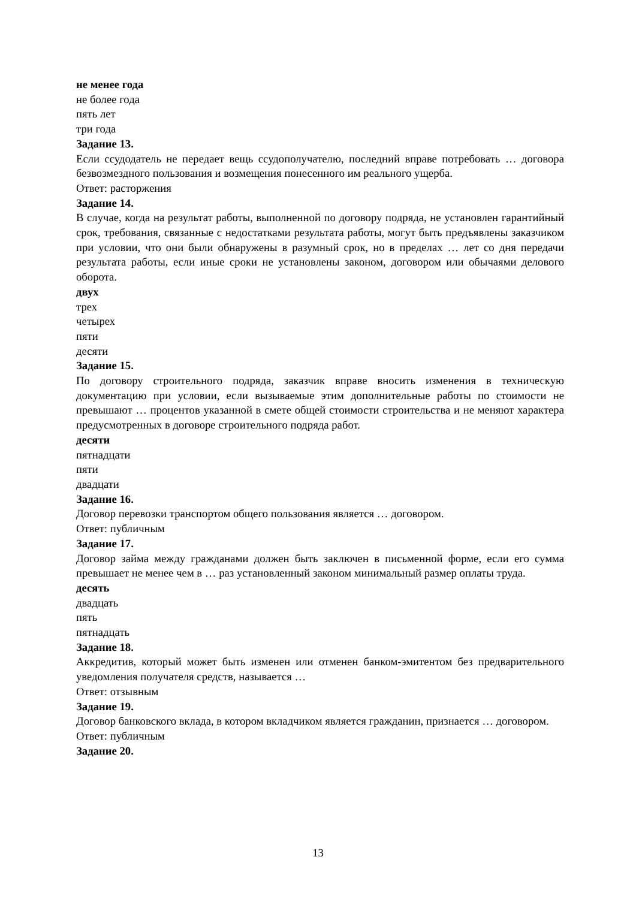не менее года
не более года
пять лет
три года
Задание 13.
Если ссудодатель не передает вещь ссудополучателю, последний вправе потребовать … договора безвозмездного пользования и возмещения понесенного им реального ущерба.
Ответ: расторжения
Задание 14.
В случае, когда на результат работы, выполненной по договору подряда, не установлен гарантийный срок, требования, связанные с недостатками результата работы, могут быть предъявлены заказчиком при условии, что они были обнаружены в разумный срок, но в пределах … лет со дня передачи результата работы, если иные сроки не установлены законом, договором или обычаями делового оборота.
двух
трех
четырех
пяти
десяти
Задание 15.
По договору строительного подряда, заказчик вправе вносить изменения в техническую документацию при условии, если вызываемые этим дополнительные работы по стоимости не превышают … процентов указанной в смете общей стоимости строительства и не меняют характера предусмотренных в договоре строительного подряда работ.
десяти
пятнадцати
пяти
двадцати
Задание 16.
Договор перевозки транспортом общего пользования является … договором.
Ответ: публичным
Задание 17.
Договор займа между гражданами должен быть заключен в письменной форме, если его сумма превышает не менее чем в … раз установленный законом минимальный размер оплаты труда.
десять
двадцать
пять
пятнадцать
Задание 18.
Аккредитив, который может быть изменен или отменен банком-эмитентом без предварительного уведомления получателя средств, называется …
Ответ: отзывным
Задание 19.
Договор банковского вклада, в котором вкладчиком является гражданин, признается … договором.
Ответ: публичным
Задание 20.
13